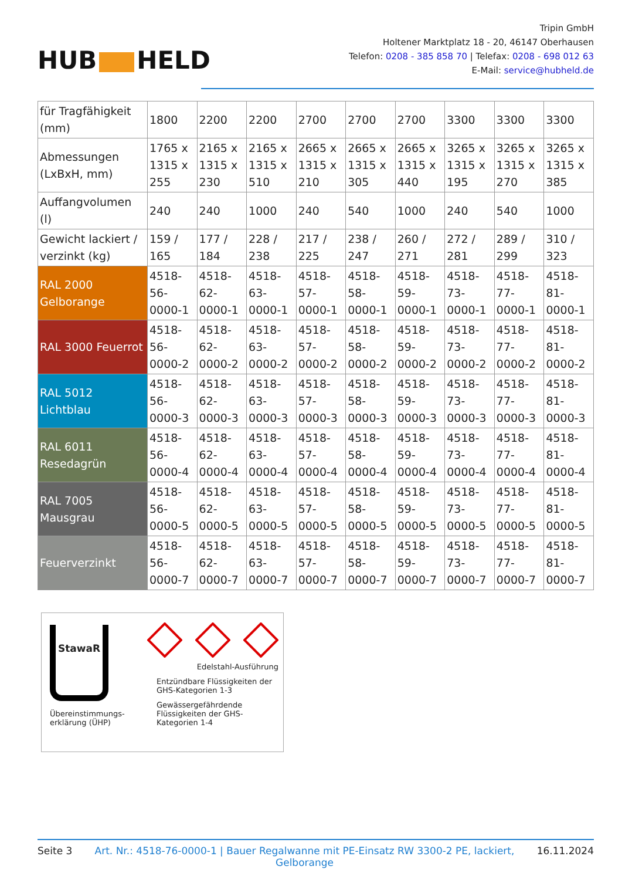HUB HELD
Tripin GmbH
Holtener Marktplatz 18 - 20, 46147 Oberhausen
Telefon: 0208 - 385 858 70 | Telefax: 0208 - 698 012 63
E-Mail: service@hubheld.de
| für Tragfähigkeit (mm) | 1800 | 2200 | 2200 | 2700 | 2700 | 2700 | 3300 | 3300 | 3300 |
| Abmessungen (LxBxH, mm) | 1765 x 1315 x 255 | 2165 x 1315 x 230 | 2165 x 1315 x 510 | 2665 x 1315 x 210 | 2665 x 1315 x 305 | 2665 x 1315 x 440 | 3265 x 1315 x 195 | 3265 x 1315 x 270 | 3265 x 1315 x 385 |
| Auffangvolumen (l) | 240 | 240 | 1000 | 240 | 540 | 1000 | 240 | 540 | 1000 |
| Gewicht lackiert / verzinkt (kg) | 159 / 165 | 177 / 184 | 228 / 238 | 217 / 225 | 238 / 247 | 260 / 271 | 272 / 281 | 289 / 299 | 310 / 323 |
| RAL 2000 Gelborange | 4518-56-0000-1 | 4518-62-0000-1 | 4518-63-0000-1 | 4518-57-0000-1 | 4518-58-0000-1 | 4518-59-0000-1 | 4518-73-0000-1 | 4518-77-0000-1 | 4518-81-0000-1 |
| RAL 3000 Feuerrot | 4518-56-0000-2 | 4518-62-0000-2 | 4518-63-0000-2 | 4518-57-0000-2 | 4518-58-0000-2 | 4518-59-0000-2 | 4518-73-0000-2 | 4518-77-0000-2 | 4518-81-0000-2 |
| RAL 5012 Lichtblau | 4518-56-0000-3 | 4518-62-0000-3 | 4518-63-0000-3 | 4518-57-0000-3 | 4518-58-0000-3 | 4518-59-0000-3 | 4518-73-0000-3 | 4518-77-0000-3 | 4518-81-0000-3 |
| RAL 6011 Resedagrün | 4518-56-0000-4 | 4518-62-0000-4 | 4518-63-0000-4 | 4518-57-0000-4 | 4518-58-0000-4 | 4518-59-0000-4 | 4518-73-0000-4 | 4518-77-0000-4 | 4518-81-0000-4 |
| RAL 7005 Mausgrau | 4518-56-0000-5 | 4518-62-0000-5 | 4518-63-0000-5 | 4518-57-0000-5 | 4518-58-0000-5 | 4518-59-0000-5 | 4518-73-0000-5 | 4518-77-0000-5 | 4518-81-0000-5 |
| Feuerverzinkt | 4518-56-0000-7 | 4518-62-0000-7 | 4518-63-0000-7 | 4518-57-0000-7 | 4518-58-0000-7 | 4518-59-0000-7 | 4518-73-0000-7 | 4518-77-0000-7 | 4518-81-0000-7 |
StawaR
Übereinstimmungs-
erklärung (ÜHP)
Edelstahl-Ausführung
Entzündbare Flüssigkeiten der GHS-Kategorien 1-3
Gewässergefährdende Flüssigkeiten der GHS-Kategorien 1-4
Seite 3 Art. Nr.: 4518-76-0000-1 | Bauer Regalwanne mit PE-Einsatz RW 3300-2 PE, lackiert, Gelborange 16.11.2024